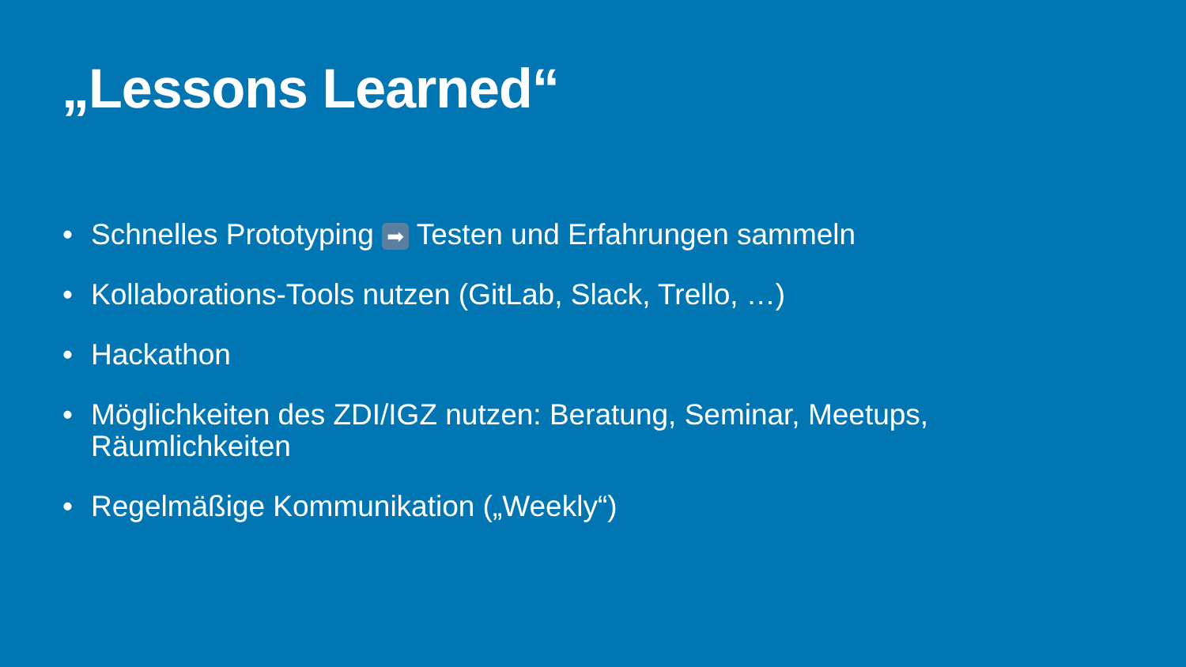„Lessons Learned“
• Schnelles Prototyping ➡ Testen und Erfahrungen sammeln
• Kollaborations-Tools nutzen (GitLab, Slack, Trello, …)
• Hackathon
• Möglichkeiten des ZDI/IGZ nutzen: Beratung, Seminar, Meetups, Räumlichkeiten
• Regelmäßige Kommunikation („Weekly“)